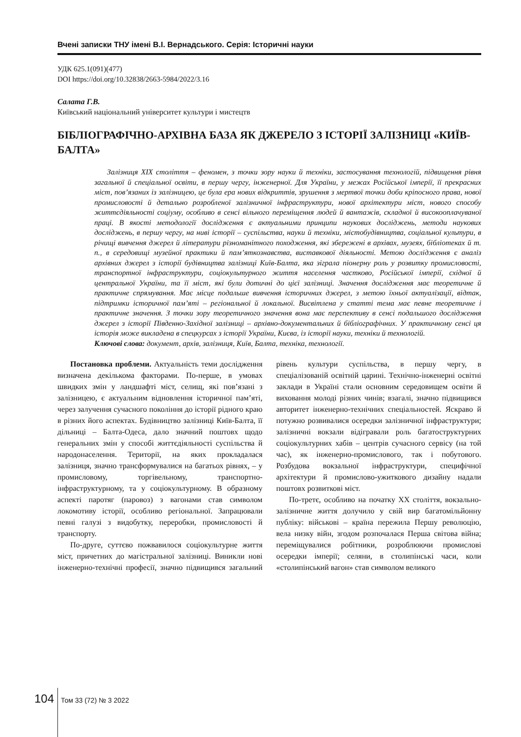Вчені записки ТНУ імені В.І. Вернадського. Серія: Історичні науки
УДК 625.1(091)(477)
DOI https://doi.org/10.32838/2663-5984/2022/3.16
Салата Г.В.
Київський національний університет культури і мистецтв
БІБЛІОГРАФІЧНО-АРХІВНА БАЗА ЯК ДЖЕРЕЛО З ІСТОРІЇ ЗАЛІЗНИЦІ «КИЇВ-БАЛТА»
Залізниця XIX століття – феномен, з точки зору науки й техніки, застосування технологій, підвищення рівня загальної й спеціальної освіти, в першу чергу, інженерної. Для України, у межах Російської імперії, її прекрасних міст, пов’язаних із залізницею, це була ера нових відкриттів, зрушення з мертвої точки доби кріпосного права, нової промисловості й детально розробленої залізничної інфраструктури, нової архітектури міст, нового способу життєдіяльності соціуму, особливо в сенсі вільного переміщення людей й вантажів, складної й високооплачуваної праці. В якості методології дослідження є актуальними принципи наукових досліджень, методи наукових досліджень, в першу чергу, на ниві історії – суспільства, науки й техніки, містобудівництва, соціальної культури, в річищі вивчення джерел й літератури різноманітного походження, які збережені в архівах, музеях, бібліотеках й т. п., в середовищі музейної практики й пам’яткознавства, виставкової діяльності. Метою дослідження є аналіз архівних джерел з історії будівництва залізниці Київ-Балта, яка зіграла піонерну роль у розвитку промисловості, транспортної інфраструктури, соціокультурного життя населення частково, Російської імперії, східної й центральної України, та її міст, які були дотичні до цієї залізниці. Значення дослідження має теоретичне й практичне спрямування. Має місце подальше вивчення історичних джерел, з метою їхньої актуалізації, відтак, підтримки історичної пам’яті – регіональної й локальної. Висвітлена у статті тема має певне теоретичне і практичне значення. З точки зору теоретичного значення вона має перспективу в сенсі подальшого дослідження джерел з історії Південно-Західної залізниці – архівно-документальних й бібліографічних. У практичному сенсі ця історія може викладена в спецкурсах з історії України, Києва, із історії науки, техніки й технологій.
Ключові слова: документ, архів, залізниця, Київ, Балта, техніка, технології.
Постановка проблеми. Актуальність теми дослідження визначена декількома факторами. По-перше, в умовах швидких змін у ландшафті міст, селищ, які пов’язані з залізницею, є актуальним відновлення історичної пам’яті, через залучення сучасного покоління до історії рідного краю в різних його аспектах. Будівництво залізниці Київ-Балта, її дільниці – Балта-Одеса, дало значний поштовх щодо генеральних змін у способі життєдіяльності суспільства й народонаселення. Території, на яких прокладалася залізниця, значно трансформувалися на багатьох рівнях, – у промисловому, торгівельному, транспортно-інфраструктурному, та у соціокультурному. В образному аспекті паротяг (паровоз) з вагонами став символом локомотиву історії, особливо регіональної. Запрацювали певні галузі з видобутку, переробки, промисловості й транспорту.
По-друге, суттєво пожвавилося соціокультурне життя міст, причетних до магістральної залізниці. Виникли нові інженерно-технічні професії, значно підвищився загальний рівень культури суспільства, в першу чергу, в спеціалізованій освітній царині. Технічно-інженерні освітні заклади в Україні стали основним середовищем освіти й виховання молоді різних чинів; взагалі, значно підвищився авторитет інженерно-технічних спеціальностей. Яскраво й потужно розвивалися осередки залізничної інфраструктури; залізничні вокзали відігравали роль багатоструктурних соціокультурних хабів – центрів сучасного сервісу (на той час), як інженерно-промислового, так і побутового. Розбудова вокзальної інфраструктури, специфічної архітектури й промислово-ужиткового дизайну надали поштовх розвиткові міст.
По-третє, особливо на початку XX століття, вокзально-залізничне життя долучило у свій вир багатомільйонну публіку: військові – країна пережила Першу революцію, вела низку війн, згодом розпочалася Перша світова війна; переміщувалися робітники, розроблюючи промислові осередки імперії; селяни, в столипінські часи, коли «столипінський вагон» став символом великого
104 Том 33 (72) № 3 2022